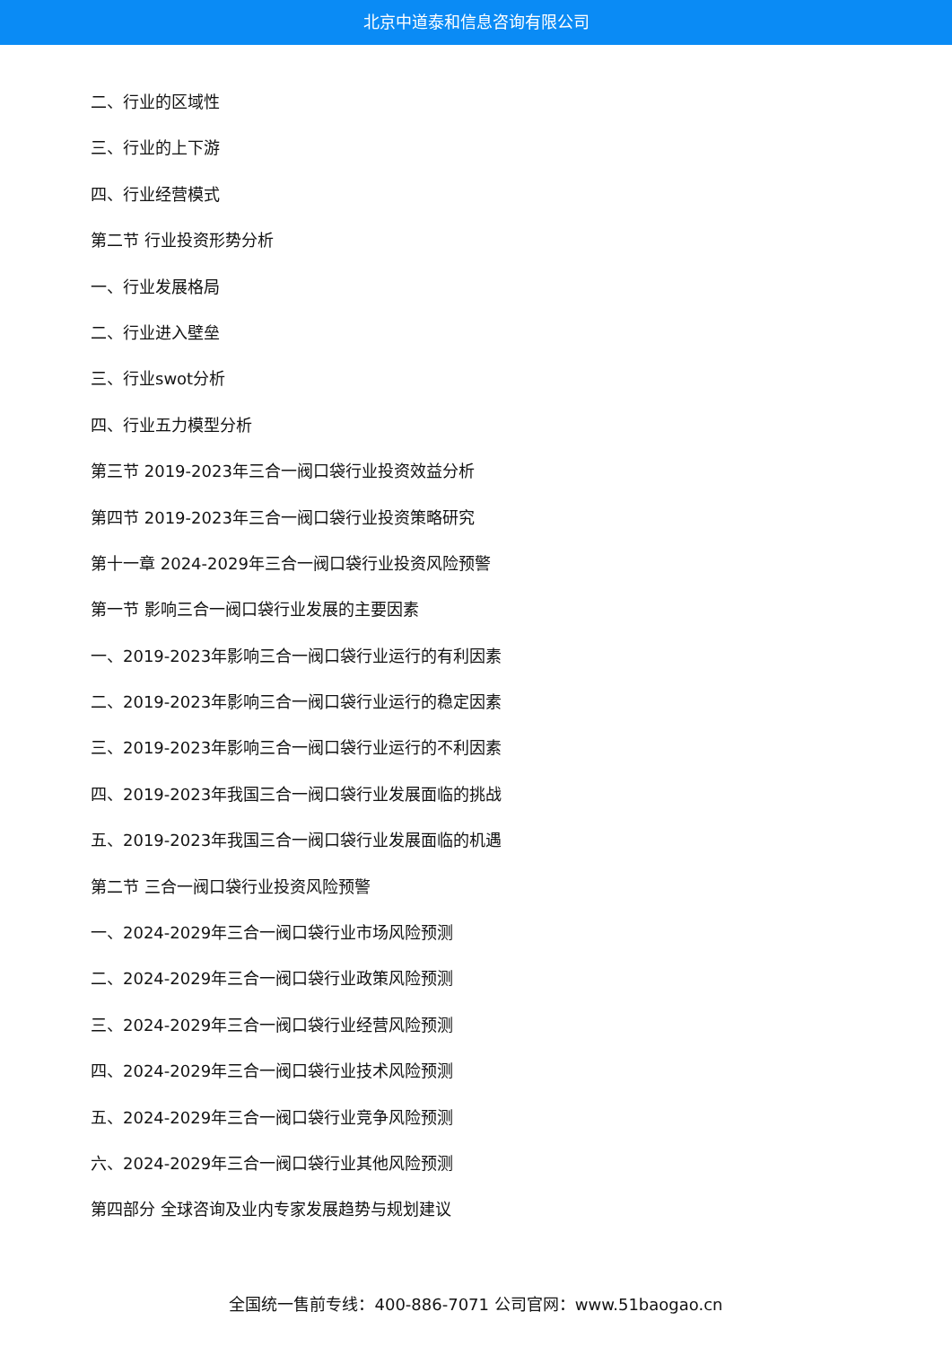北京中道泰和信息咨询有限公司
二、行业的区域性
三、行业的上下游
四、行业经营模式
第二节 行业投资形势分析
一、行业发展格局
二、行业进入壁垒
三、行业swot分析
四、行业五力模型分析
第三节 2019-2023年三合一阀口袋行业投资效益分析
第四节 2019-2023年三合一阀口袋行业投资策略研究
第十一章 2024-2029年三合一阀口袋行业投资风险预警
第一节 影响三合一阀口袋行业发展的主要因素
一、2019-2023年影响三合一阀口袋行业运行的有利因素
二、2019-2023年影响三合一阀口袋行业运行的稳定因素
三、2019-2023年影响三合一阀口袋行业运行的不利因素
四、2019-2023年我国三合一阀口袋行业发展面临的挑战
五、2019-2023年我国三合一阀口袋行业发展面临的机遇
第二节 三合一阀口袋行业投资风险预警
一、2024-2029年三合一阀口袋行业市场风险预测
二、2024-2029年三合一阀口袋行业政策风险预测
三、2024-2029年三合一阀口袋行业经营风险预测
四、2024-2029年三合一阀口袋行业技术风险预测
五、2024-2029年三合一阀口袋行业竞争风险预测
六、2024-2029年三合一阀口袋行业其他风险预测
第四部分 全球咨询及业内专家发展趋势与规划建议
全国统一售前专线：400-886-7071 公司官网：www.51baogao.cn